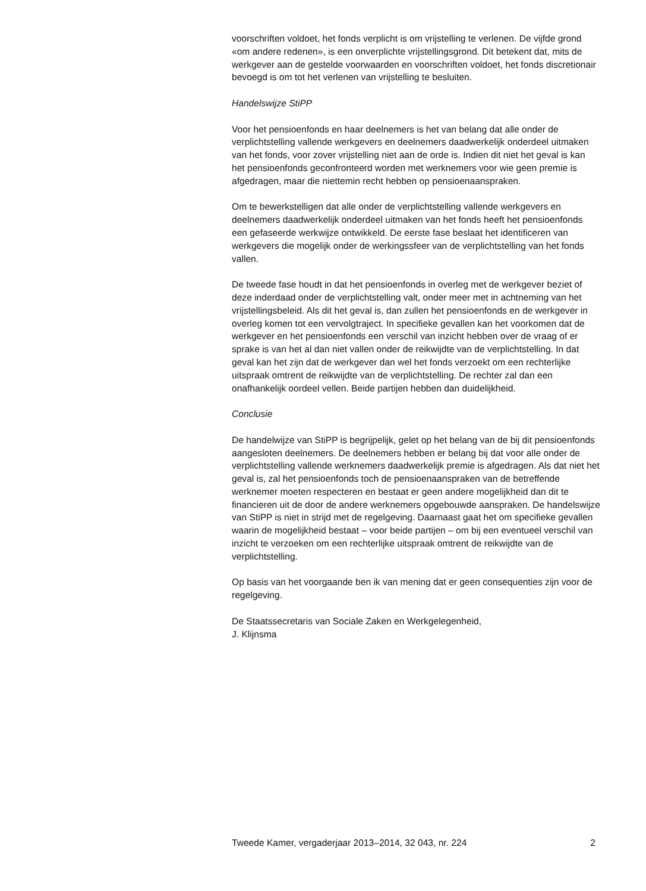voorschriften voldoet, het fonds verplicht is om vrijstelling te verlenen. De vijfde grond «om andere redenen», is een onverplichte vrijstellingsgrond. Dit betekent dat, mits de werkgever aan de gestelde voorwaarden en voorschriften voldoet, het fonds discretionair bevoegd is om tot het verlenen van vrijstelling te besluiten.
Handelswijze StiPP
Voor het pensioenfonds en haar deelnemers is het van belang dat alle onder de verplichtstelling vallende werkgevers en deelnemers daadwerkelijk onderdeel uitmaken van het fonds, voor zover vrijstelling niet aan de orde is. Indien dit niet het geval is kan het pensioenfonds geconfronteerd worden met werknemers voor wie geen premie is afgedragen, maar die niettemin recht hebben op pensioenaanspraken.
Om te bewerkstelligen dat alle onder de verplichtstelling vallende werkgevers en deelnemers daadwerkelijk onderdeel uitmaken van het fonds heeft het pensioenfonds een gefaseerde werkwijze ontwikkeld. De eerste fase beslaat het identificeren van werkgevers die mogelijk onder de werkingssfeer van de verplichtstelling van het fonds vallen.
De tweede fase houdt in dat het pensioenfonds in overleg met de werkgever beziet of deze inderdaad onder de verplichtstelling valt, onder meer met in achtneming van het vrijstellingsbeleid. Als dit het geval is, dan zullen het pensioenfonds en de werkgever in overleg komen tot een vervolgtraject. In specifieke gevallen kan het voorkomen dat de werkgever en het pensioenfonds een verschil van inzicht hebben over de vraag of er sprake is van het al dan niet vallen onder de reikwijdte van de verplichtstelling. In dat geval kan het zijn dat de werkgever dan wel het fonds verzoekt om een rechterlijke uitspraak omtrent de reikwijdte van de verplichtstelling. De rechter zal dan een onafhankelijk oordeel vellen. Beide partijen hebben dan duidelijkheid.
Conclusie
De handelwijze van StiPP is begrijpelijk, gelet op het belang van de bij dit pensioenfonds aangesloten deelnemers. De deelnemers hebben er belang bij dat voor alle onder de verplichtstelling vallende werknemers daadwerkelijk premie is afgedragen. Als dat niet het geval is, zal het pensioenfonds toch de pensioenaanspraken van de betreffende werknemer moeten respecteren en bestaat er geen andere mogelijkheid dan dit te financieren uit de door de andere werknemers opgebouwde aanspraken. De handelswijze van StiPP is niet in strijd met de regelgeving. Daarnaast gaat het om specifieke gevallen waarin de mogelijkheid bestaat – voor beide partijen – om bij een eventueel verschil van inzicht te verzoeken om een rechterlijke uitspraak omtrent de reikwijdte van de verplichtstelling.
Op basis van het voorgaande ben ik van mening dat er geen consequenties zijn voor de regelgeving.
De Staatssecretaris van Sociale Zaken en Werkgelegenheid,
J. Klijnsma
Tweede Kamer, vergaderjaar 2013–2014, 32 043, nr. 224 2